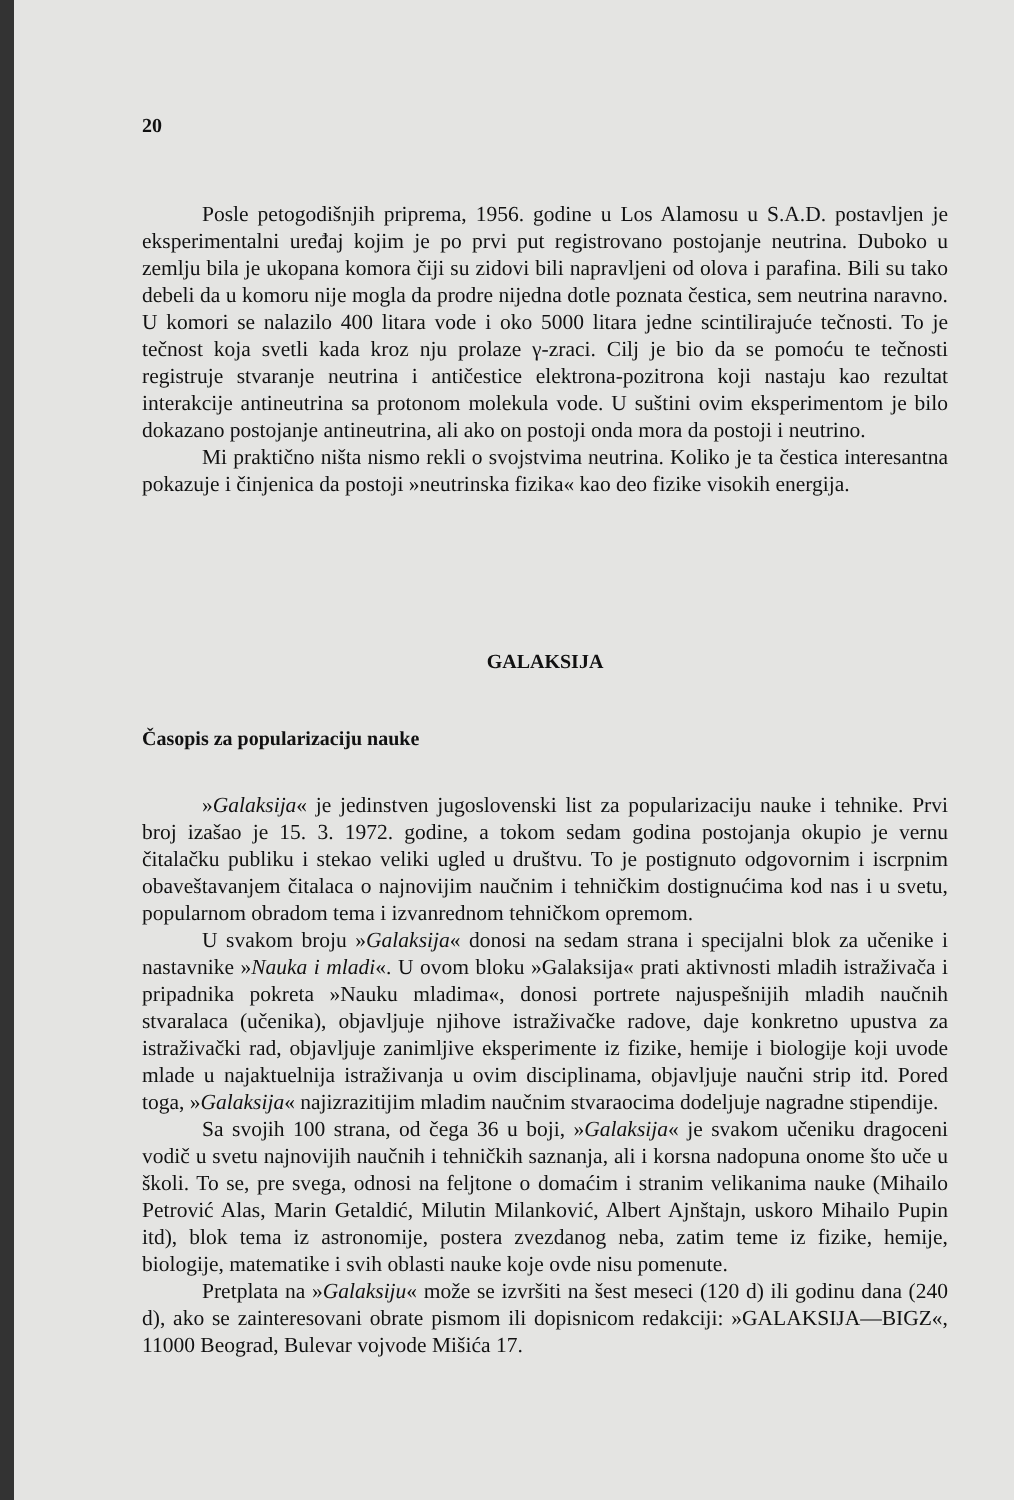20
Posle petogodišnjih priprema, 1956. godine u Los Alamosu u S.A.D. postavljen je eksperimentalni uređaj kojim je po prvi put registrovano postojanje neutrina. Duboko u zemlju bila je ukopana komora čiji su zidovi bili napravljeni od olova i parafina. Bili su tako debeli da u komoru nije mogla da prodre nijedna dotle poznata čestica, sem neutrina naravno. U komori se nalazilo 400 litara vode i oko 5000 litara jedne scintilirajuće tečnosti. To je tečnost koja svetli kada kroz nju prolaze γ-zraci. Cilj je bio da se pomoću te tečnosti registruje stvaranje neutrina i antičestice elektrona-pozitrona koji nastaju kao rezultat interakcije antineutrina sa protonom molekula vode. U suštini ovim eksperimentom je bilo dokazano postojanje antineutrina, ali ako on postoji onda mora da postoji i neutrino.
Mi praktično ništa nismo rekli o svojstvima neutrina. Koliko je ta čestica interesantna pokazuje i činjenica da postoji »neutrinska fizika« kao deo fizike visokih energija.
GALAKSIJA
Časopis za popularizaciju nauke
»Galaksija« je jedinstven jugoslovenski list za popularizaciju nauke i tehnike. Prvi broj izašao je 15. 3. 1972. godine, a tokom sedam godina postojanja okupio je vernu čitalačku publiku i stekao veliki ugled u društvu. To je postignuto odgovornim i iscrpnim obaveštavanjem čitalaca o najnovijim naučnim i tehničkim dostignućima kod nas i u svetu, popularnom obradom tema i izvanrednom tehničkom opremom.
U svakom broju »Galaksija« donosi na sedam strana i specijalni blok za učenike i nastavnike »Nauka i mladi«. U ovom bloku »Galaksija« prati aktivnosti mladih istraživača i pripadnika pokreta »Nauku mladima«, donosi portrete najuspešnijih mladih naučnih stvaralaca (učenika), objavljuje njihove istraživačke radove, daje konkretno upustva za istraživački rad, objavljuje zanimljive eksperimente iz fizike, hemije i biologije koji uvode mlade u najaktuelnija istraživanja u ovim disciplinama, objavljuje naučni strip itd. Pored toga, »Galaksija« najizrazitijim mladim naučnim stvaraocima dodeljuje nagradne stipendije.
Sa svojih 100 strana, od čega 36 u boji, »Galaksija« je svakom učeniku dragoceni vodič u svetu najnovijih naučnih i tehničkih saznanja, ali i korsna nadopuna onome što uče u školi. To se, pre svega, odnosi na feljtone o domaćim i stranim velikanima nauke (Mihailo Petrović Alas, Marin Getaldić, Milutin Milanković, Albert Ajnštajn, uskoro Mihailo Pupin itd), blok tema iz astronomije, postera zvezdanog neba, zatim teme iz fizike, hemije, biologije, matematike i svih oblasti nauke koje ovde nisu pomenute.
Pretplata na »Galaksiju« može se izvršiti na šest meseci (120 d) ili godinu dana (240 d), ako se zainteresovani obrate pismom ili dopisnicom redakciji: »GALAKSIJA—BIGZ«, 11000 Beograd, Bulevar vojvode Mišića 17.